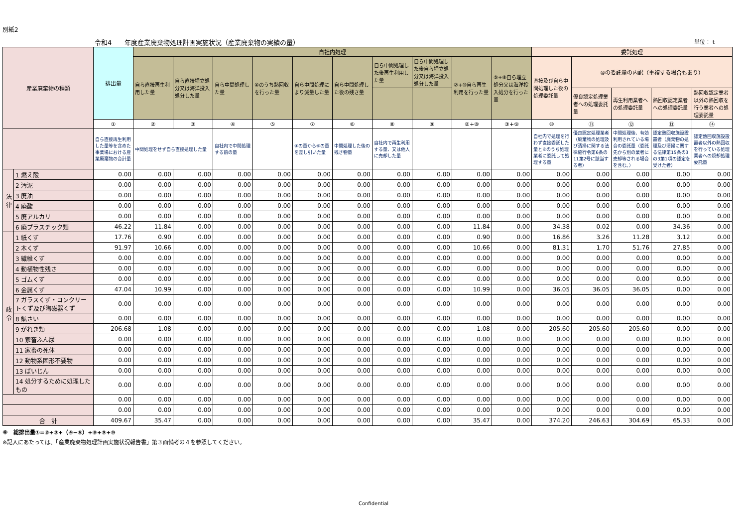別紙2
令和4　　年度産業廃棄物処理計画実施状況（産業廃棄物の実績の量） 単位： t
| 産業廃棄物の種類 | | 排出量 | 自社内処理 | | | | | | | | | | 委託処理 | | | | |
| --- | --- | --- | --- | --- | --- | --- | --- | --- | --- | --- | --- | --- | --- | --- | --- | --- | --- |
| | | | 自ら直接再生利用した量 | 自ら直接埋立処分又は海洋投入処分した量 | 自ら中間処理した量 | ④のうち熱回収を行った量 | 自ら中間処理により減量した量 | 自ら中間処理した後の残さ量 | 自ら中間処理した後再生利用した量 | 自ら中間処理した後自ら埋立処分又は海洋投入処分した量 | ②+⑧自ら再生利用を行った量 | ③+⑨自ら埋立処分又は海洋投入処分を行った量 | 直接及び自ら中間処理した後の処理委託量 | ⑩の委託量の内訳（重複する場合もあり） | | | |
| | | | | | | | | | | | | | | 優良認定処理業者への処理委託量 | 再生利用業者への処理委託量 | 熱回収認定業者への処理委託量 | 熱回収認定業者以外の熱回収を行う業者への処理委託量 |
| | | ① | ② | ③ | ④ | ⑤ | ⑦ | ⑥ | ⑧ | ⑨ | ②+⑧ | ③+⑨ | ⑩ | ⑪ | ⑫ | ⑬ | ⑭ |
| | | 自ら直接再生利用した量等を含めた事業場における産業廃棄物の合計量 | 中間処理をせず自ら直接処理した量 | | 自社内で中間処理する前の量 | | ④の量から⑥の量を差し引いた量 | 中間処理した後の残さ物量 | 自社内で再生利用する量、又は他人に売却した量 | | | | 自社内で処理を行わず直接委託した量と⑥のうち処理業者に委託して処理する量 | 優良認定処理業者（廃棄物の処理及び清掃に関する法律施行令第6条の11第2号に該当する者） | 中間処理後、有効利用されている場合の委託量（委託先から別の業者に売却等される場合を含む。） | 認定熱回収施設設置者（廃棄物の処理及び清掃に関する法律第15条の3の3第1項の認定を受けた者） | 認定熱回収施設設置者以外の熱回収を行っている処理業者への焼却処理委託量 |
| 法 律 | 1 燃え殻 | 0.00 | 0.00 | 0.00 | 0.00 | 0.00 | 0.00 | 0.00 | 0.00 | 0.00 | 0.00 | 0.00 | 0.00 | 0.00 | 0.00 | 0.00 | 0.00 |
| | 2 汚泥 | 0.00 | 0.00 | 0.00 | 0.00 | 0.00 | 0.00 | 0.00 | 0.00 | 0.00 | 0.00 | 0.00 | 0.00 | 0.00 | 0.00 | 0.00 | 0.00 |
| | 3 廃油 | 0.00 | 0.00 | 0.00 | 0.00 | 0.00 | 0.00 | 0.00 | 0.00 | 0.00 | 0.00 | 0.00 | 0.00 | 0.00 | 0.00 | 0.00 | 0.00 |
| | 4 廃酸 | 0.00 | 0.00 | 0.00 | 0.00 | 0.00 | 0.00 | 0.00 | 0.00 | 0.00 | 0.00 | 0.00 | 0.00 | 0.00 | 0.00 | 0.00 | 0.00 |
| | 5 廃アルカリ | 0.00 | 0.00 | 0.00 | 0.00 | 0.00 | 0.00 | 0.00 | 0.00 | 0.00 | 0.00 | 0.00 | 0.00 | 0.00 | 0.00 | 0.00 | 0.00 |
| | 6 廃プラスチック類 | 46.22 | 11.84 | 0.00 | 0.00 | 0.00 | 0.00 | 0.00 | 0.00 | 0.00 | 11.84 | 0.00 | 34.38 | 0.02 | 0.00 | 34.36 | 0.00 |
| 政 令 | 1 紙くず | 17.76 | 0.90 | 0.00 | 0.00 | 0.00 | 0.00 | 0.00 | 0.00 | 0.00 | 0.90 | 0.00 | 16.86 | 3.26 | 11.28 | 3.12 | 0.00 |
| | 2 木くず | 91.97 | 10.66 | 0.00 | 0.00 | 0.00 | 0.00 | 0.00 | 0.00 | 0.00 | 10.66 | 0.00 | 81.31 | 1.70 | 51.76 | 27.85 | 0.00 |
| | 3 繊維くず | 0.00 | 0.00 | 0.00 | 0.00 | 0.00 | 0.00 | 0.00 | 0.00 | 0.00 | 0.00 | 0.00 | 0.00 | 0.00 | 0.00 | 0.00 | 0.00 |
| | 4 動植物性残さ | 0.00 | 0.00 | 0.00 | 0.00 | 0.00 | 0.00 | 0.00 | 0.00 | 0.00 | 0.00 | 0.00 | 0.00 | 0.00 | 0.00 | 0.00 | 0.00 |
| | 5 ゴムくず | 0.00 | 0.00 | 0.00 | 0.00 | 0.00 | 0.00 | 0.00 | 0.00 | 0.00 | 0.00 | 0.00 | 0.00 | 0.00 | 0.00 | 0.00 | 0.00 |
| | 6 金属くず | 47.04 | 10.99 | 0.00 | 0.00 | 0.00 | 0.00 | 0.00 | 0.00 | 0.00 | 10.99 | 0.00 | 36.05 | 36.05 | 36.05 | 0.00 | 0.00 |
| | 7 ガラスくず・コンクリートくず及び陶磁器くず | 0.00 | 0.00 | 0.00 | 0.00 | 0.00 | 0.00 | 0.00 | 0.00 | 0.00 | 0.00 | 0.00 | 0.00 | 0.00 | 0.00 | 0.00 | 0.00 |
| | 8 鉱さい | 0.00 | 0.00 | 0.00 | 0.00 | 0.00 | 0.00 | 0.00 | 0.00 | 0.00 | 0.00 | 0.00 | 0.00 | 0.00 | 0.00 | 0.00 | 0.00 |
| | 9 がれき類 | 206.68 | 1.08 | 0.00 | 0.00 | 0.00 | 0.00 | 0.00 | 0.00 | 0.00 | 1.08 | 0.00 | 205.60 | 205.60 | 205.60 | 0.00 | 0.00 |
| | 10 家畜ふん尿 | 0.00 | 0.00 | 0.00 | 0.00 | 0.00 | 0.00 | 0.00 | 0.00 | 0.00 | 0.00 | 0.00 | 0.00 | 0.00 | 0.00 | 0.00 | 0.00 |
| | 11 家畜の死体 | 0.00 | 0.00 | 0.00 | 0.00 | 0.00 | 0.00 | 0.00 | 0.00 | 0.00 | 0.00 | 0.00 | 0.00 | 0.00 | 0.00 | 0.00 | 0.00 |
| | 12 動物系固形不要物 | 0.00 | 0.00 | 0.00 | 0.00 | 0.00 | 0.00 | 0.00 | 0.00 | 0.00 | 0.00 | 0.00 | 0.00 | 0.00 | 0.00 | 0.00 | 0.00 |
| | 13 ばいじん | 0.00 | 0.00 | 0.00 | 0.00 | 0.00 | 0.00 | 0.00 | 0.00 | 0.00 | 0.00 | 0.00 | 0.00 | 0.00 | 0.00 | 0.00 | 0.00 |
| | 14 処分するために処理したもの | 0.00 | 0.00 | 0.00 | 0.00 | 0.00 | 0.00 | 0.00 | 0.00 | 0.00 | 0.00 | 0.00 | 0.00 | 0.00 | 0.00 | 0.00 | 0.00 |
| | | 0.00 | 0.00 | 0.00 | 0.00 | 0.00 | 0.00 | 0.00 | 0.00 | 0.00 | 0.00 | 0.00 | 0.00 | 0.00 | 0.00 | 0.00 | 0.00 |
| | | 0.00 | 0.00 | 0.00 | 0.00 | 0.00 | 0.00 | 0.00 | 0.00 | 0.00 | 0.00 | 0.00 | 0.00 | 0.00 | 0.00 | 0.00 | 0.00 |
| 合 計 | | 409.67 | 35.47 | 0.00 | 0.00 | 0.00 | 0.00 | 0.00 | 0.00 | 0.00 | 35.47 | 0.00 | 374.20 | 246.63 | 304.69 | 65.33 | 0.00 |
※　総排出量①=②+③+（④−⑥）+⑧+⑨+⑩
※記入にあたっては、「産業廃棄物処理計画実施状況報告書」第３面備考の４を参照してください。
Confidential